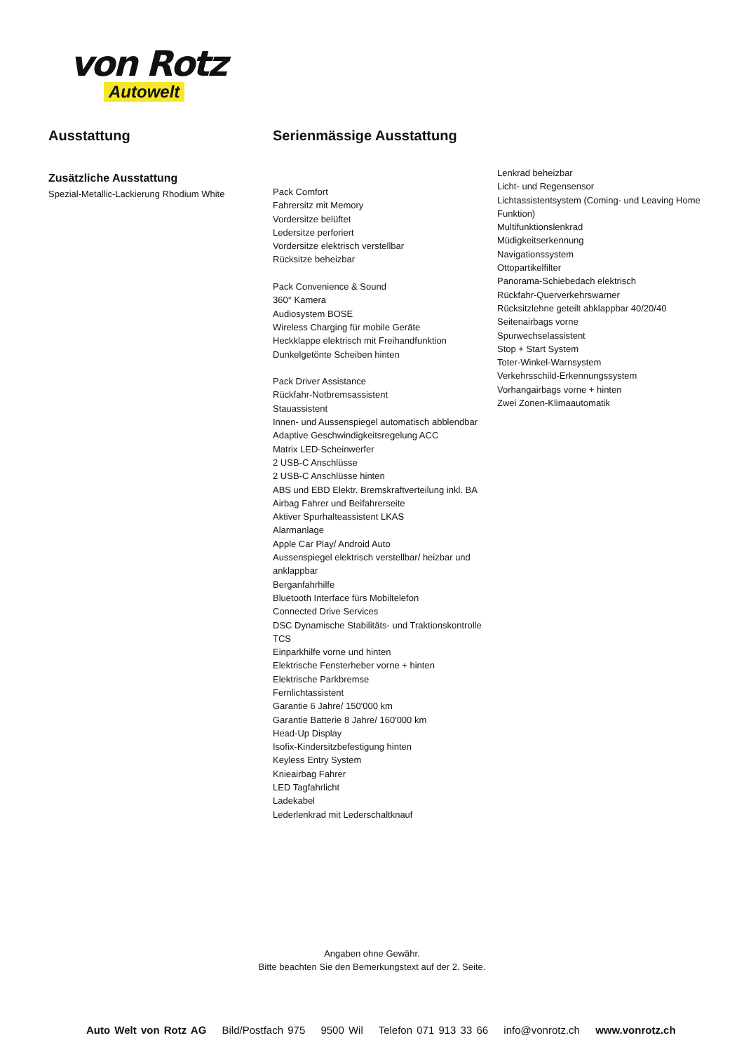von Rotz
Autowelt
Ausstattung
Zusätzliche Ausstattung
Spezial-Metallic-Lackierung Rhodium White
Serienmässige Ausstattung
Pack Comfort
Fahrersitz mit Memory
Vordersitze belüftet
Ledersitze perforiert
Vordersitze elektrisch verstellbar
Rücksitze beheizbar
Pack Convenience & Sound
360° Kamera
Audiosystem BOSE
Wireless Charging für mobile Geräte
Heckklappe elektrisch mit Freihandfunktion
Dunkelgetönte Scheiben hinten
Pack Driver Assistance
Rückfahr-Notbremsassistent
Stauassistent
Innen- und Aussenspiegel automatisch abblendbar
Adaptive Geschwindigkeitsregelung ACC
Matrix LED-Scheinwerfer
2 USB-C Anschlüsse
2 USB-C Anschlüsse hinten
ABS und EBD Elektr. Bremskraftverteilung inkl. BA
Airbag Fahrer und Beifahrerseite
Aktiver Spurhalteassistent LKAS
Alarmanlage
Apple Car Play/ Android Auto
Aussenspiegel elektrisch verstellbar/ heizbar und anklappbar
Berganfahrhilfe
Bluetooth Interface fürs Mobiltelefon
Connected Drive Services
DSC Dynamische Stabilitäts- und Traktionskontrolle TCS
Einparkhilfe vorne und hinten
Elektrische Fensterheber vorne + hinten
Elektrische Parkbremse
Fernlichtassistent
Garantie 6 Jahre/ 150'000 km
Garantie Batterie 8 Jahre/ 160'000 km
Head-Up Display
Isofix-Kindersitzbefestigung hinten
Keyless Entry System
Knieairbag Fahrer
LED Tagfahrlicht
Ladekabel
Lederlenkrad mit Lederschaltknauf
Lenkrad beheizbar
Licht- und Regensensor
Lichtassistentsystem (Coming- und Leaving Home Funktion)
Multifunktionslenkrad
Müdigkeitserkennung
Navigationssystem
Ottopartikelfilter
Panorama-Schiebedach elektrisch
Rückfahr-Querverkehrswarner
Rücksitzlehne geteilt abklappbar 40/20/40
Seitenairbags vorne
Spurwechselassistent
Stop + Start System
Toter-Winkel-Warnsystem
Verkehrsschild-Erkennungssystem
Vorhangairbags vorne + hinten
Zwei Zonen-Klimaautomatik
Angaben ohne Gewähr.
Bitte beachten Sie den Bemerkungstext auf der 2. Seite.
Auto Welt von Rotz AG Bild/Postfach 975 9500 Wil Telefon 071 913 33 66 info@vonrotz.ch www.vonrotz.ch